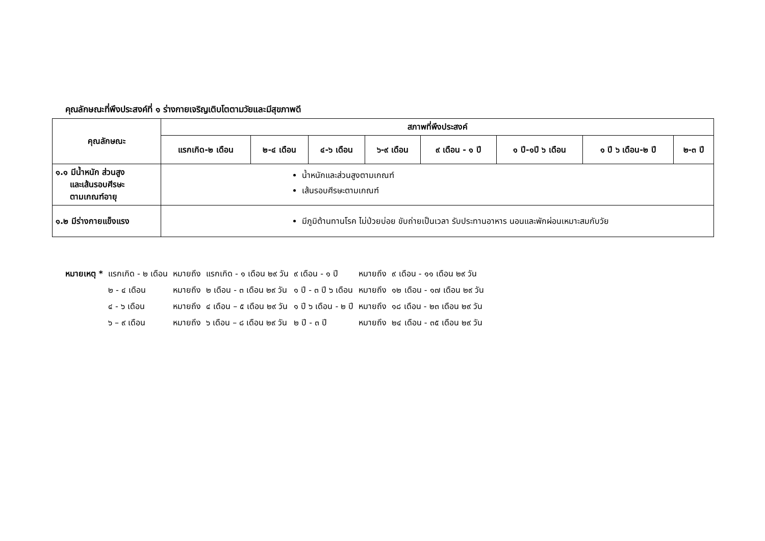คุณลักษณะที่พึงประสงค์ที่ ๑ ร่างกายเจริญเติบโตตามวัยและมีสุขภาพดี
| คุณลักษณะ | สภาพที่พึงประสงค์ | | | | | | | |
| --- | --- | --- | --- | --- | --- | --- | --- | --- |
| | แรกเกิด-๒ เดือน | ๒-๔ เดือน | ๔-๖ เดือน | ๖-๙ เดือน | ๙ เดือน - ๑ ปี | ๑ ปี-๑ปี ๖ เดือน | ๑ ปี ๖ เดือน-๒ ปี | ๒-๓ ปี |
| ๑.๑ มีน้ำหนัก ส่วนสูง และเส้นรอบศีรษะ ตามเกณฑ์อายุ | น้ำหนักและส่วนสูงตามเกณฑ์ เส้นรอบศีรษะตามเกณฑ์ | | | | | | | |
| ๑.๒ มีร่างกายแข็งแรง | มีภูมิต้านทานโรค ไม่ป่วยบ่อย ขับถ่ายเป็นเวลา รับประทานอาหาร นอนและพักผ่อนเหมาะสมกับวัย | | | | | | | |
| หมายเหตุ * | แรกเกิด - ๒ เดือน | หมายถึง | แรกเกิด - ๑ เดือน ๒๙ วัน | ๙ เดือน - ๑ ปี | หมายถึง | ๙ เดือน - ๑๑ เดือน ๒๙ วัน |
| | ๒ - ๔ เดือน | หมายถึง | ๒ เดือน - ๓ เดือน ๒๙ วัน | ๑ ปี - ๓ ปี ๖ เดือน | หมายถึง | ๑๒ เดือน - ๑๗ เดือน ๒๙ วัน |
| | ๔ - ๖ เดือน | หมายถึง | ๔ เดือน – ๕ เดือน ๒๙ วัน | ๑ ปี ๖ เดือน - ๒ ปี | หมายถึง | ๑๘ เดือน - ๒๓ เดือน ๒๙ วัน |
| | ๖ – ๙ เดือน | หมายถึง | ๖ เดือน – ๘ เดือน ๒๙ วัน | ๒ ปี - ๓ ปี | หมายถึง | ๒๔ เดือน - ๓๕ เดือน ๒๙ วัน |